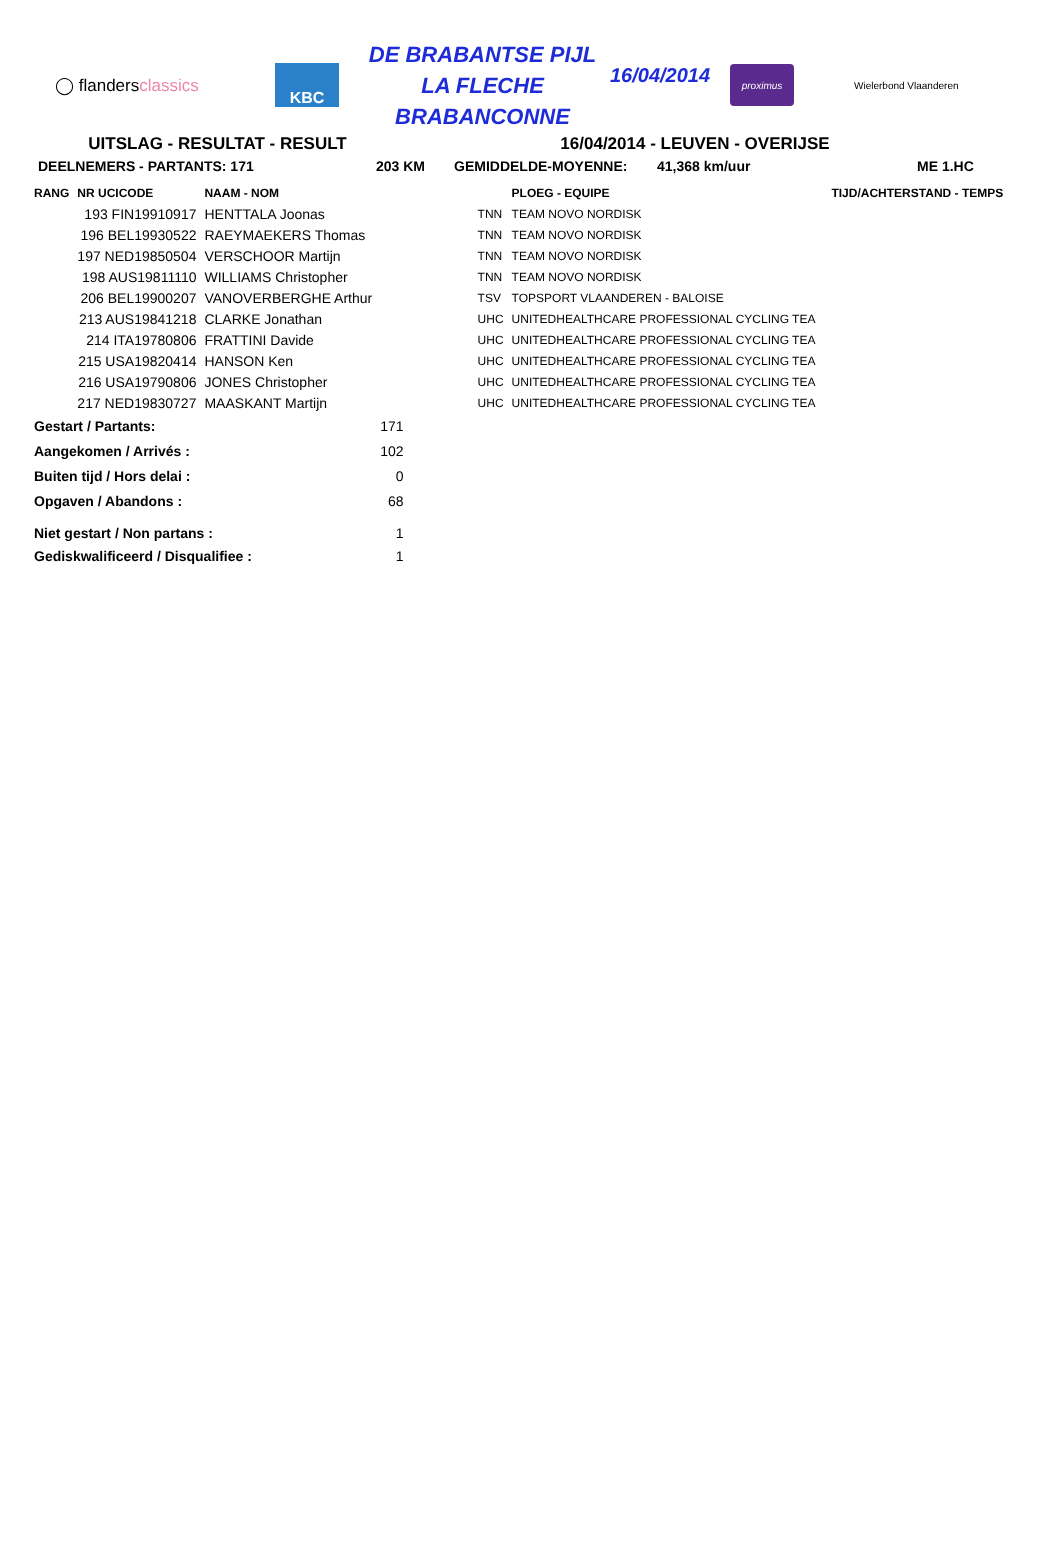◯ flandersclassics
KBC
DE BRABANTSE PIJL
LA FLECHE BRABANCONNE
16/04/2014
proximus
Wielerbond Vlaanderen
UITSLAG - RESULTAT - RESULT 16/04/2014 - LEUVEN - OVERIJSE
DEELNEMERS - PARTANTS: 171 203 KM GEMIDDELDE-MOYENNE: 41,368 km/uur ME 1.HC
| RANG | NR UCICODE | NAAM - NOM | | | PLOEG - EQUIPE | | TIJD/ACHTERSTAND - TEMPS |
| --- | --- | --- | --- | --- | --- | --- | --- |
| | 193 FIN19910917 | HENTTALA Joonas | | TNN | TEAM NOVO NORDISK | | |
| | 196 BEL19930522 | RAEYMAEKERS Thomas | | TNN | TEAM NOVO NORDISK | | |
| | 197 NED19850504 | VERSCHOOR Martijn | | TNN | TEAM NOVO NORDISK | | |
| | 198 AUS19811110 | WILLIAMS Christopher | | TNN | TEAM NOVO NORDISK | | |
| | 206 BEL19900207 | VANOVERBERGHE Arthur | | TSV | TOPSPORT VLAANDEREN - BALOISE | | |
| | 213 AUS19841218 | CLARKE Jonathan | | UHC | UNITEDHEALTHCARE PROFESSIONAL CYCLING TEA | | |
| | 214 ITA19780806 | FRATTINI Davide | | UHC | UNITEDHEALTHCARE PROFESSIONAL CYCLING TEA | | |
| | 215 USA19820414 | HANSON Ken | | UHC | UNITEDHEALTHCARE PROFESSIONAL CYCLING TEA | | |
| | 216 USA19790806 | JONES Christopher | | UHC | UNITEDHEALTHCARE PROFESSIONAL CYCLING TEA | | |
| | 217 NED19830727 | MAASKANT Martijn | | UHC | UNITEDHEALTHCARE PROFESSIONAL CYCLING TEA | | |
| Gestart / Partants: | | | 171 | | | | |
| Aangekomen / Arrivés : | | | 102 | | | | |
| Buiten tijd / Hors delai : | | | 0 | | | | |
| Opgaven / Abandons : | | | 68 | | | | |
| Niet gestart / Non partans : | | | 1 | | | | |
| Gediskwalificeerd / Disqualifiee : | | | 1 | | | | |